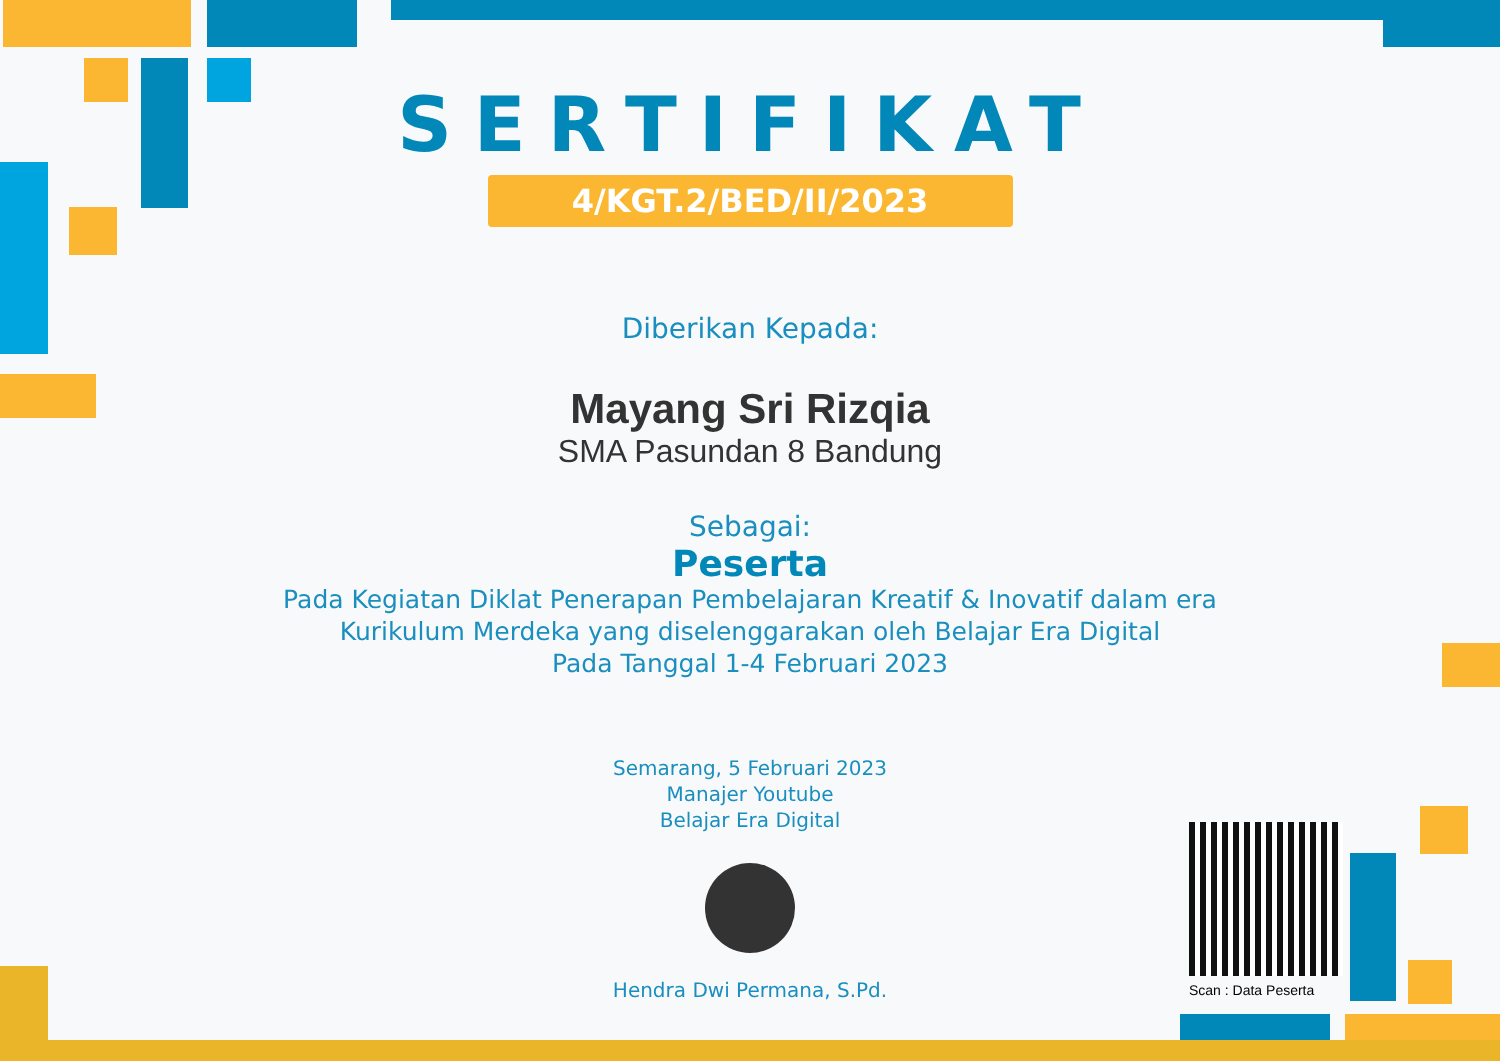SERTIFIKAT
4/KGT.2/BED/II/2023
Diberikan Kepada:
Mayang Sri Rizqia
SMA Pasundan 8 Bandung
Sebagai:
Peserta
Pada Kegiatan Diklat Penerapan Pembelajaran Kreatif & Inovatif dalam era
Kurikulum Merdeka yang diselenggarakan oleh Belajar Era Digital
Pada Tanggal 1-4 Februari 2023
Semarang, 5 Februari 2023
Manajer Youtube
Belajar Era Digital
Hendra Dwi Permana, S.Pd.
Scan : Data Peserta